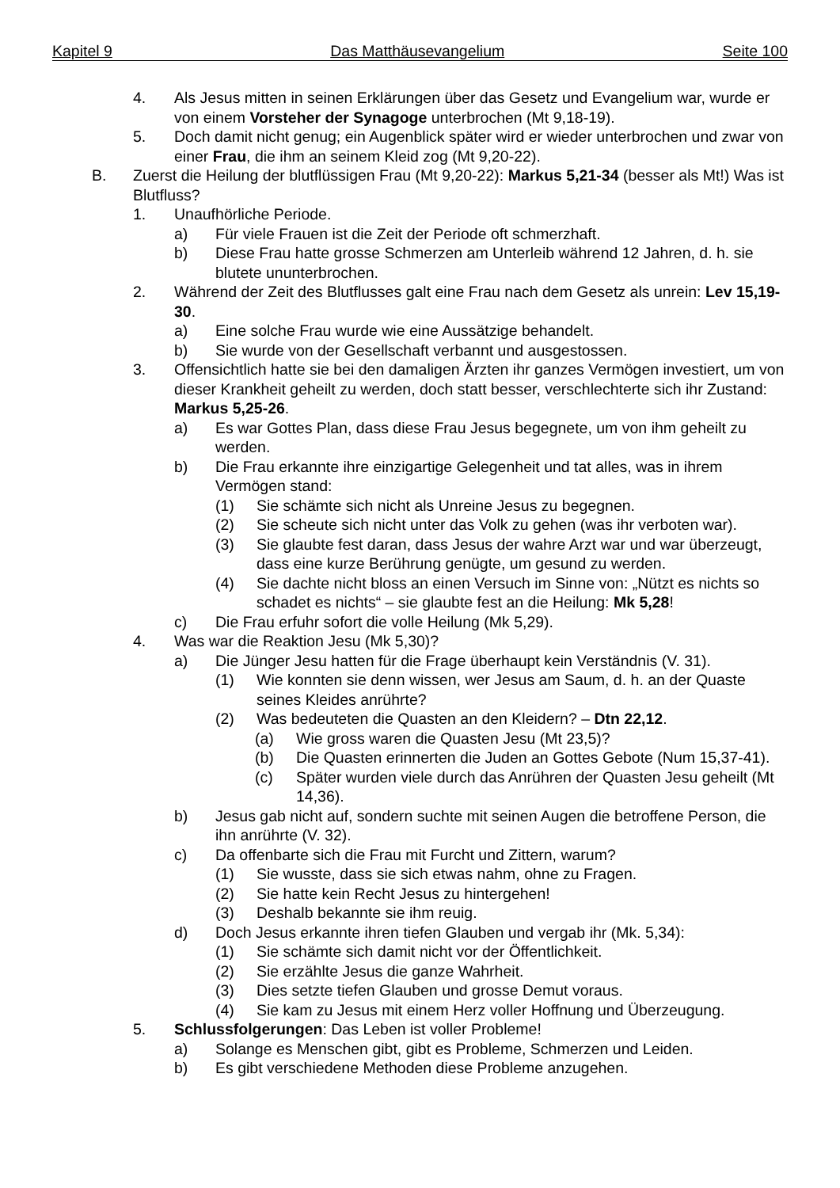Kapitel 9 Das Matthäusevangelium Seite 100
4. Als Jesus mitten in seinen Erklärungen über das Gesetz und Evangelium war, wurde er von einem Vorsteher der Synagoge unterbrochen (Mt 9,18-19).
5. Doch damit nicht genug; ein Augenblick später wird er wieder unterbrochen und zwar von einer Frau, die ihm an seinem Kleid zog (Mt 9,20-22).
B. Zuerst die Heilung der blutflüssigen Frau (Mt 9,20-22): Markus 5,21-34 (besser als Mt!) Was ist Blutfluss?
1. Unaufhörliche Periode.
a) Für viele Frauen ist die Zeit der Periode oft schmerzhaft.
b) Diese Frau hatte grosse Schmerzen am Unterleib während 12 Jahren, d. h. sie blutete ununterbrochen.
2. Während der Zeit des Blutflusses galt eine Frau nach dem Gesetz als unrein: Lev 15,19-30.
a) Eine solche Frau wurde wie eine Aussätzige behandelt.
b) Sie wurde von der Gesellschaft verbannt und ausgestossen.
3. Offensichtlich hatte sie bei den damaligen Ärzten ihr ganzes Vermögen investiert, um von dieser Krankheit geheilt zu werden, doch statt besser, verschlechterte sich ihr Zustand: Markus 5,25-26.
a) Es war Gottes Plan, dass diese Frau Jesus begegnete, um von ihm geheilt zu werden.
b) Die Frau erkannte ihre einzigartige Gelegenheit und tat alles, was in ihrem Vermögen stand:
(1) Sie schämte sich nicht als Unreine Jesus zu begegnen.
(2) Sie scheute sich nicht unter das Volk zu gehen (was ihr verboten war).
(3) Sie glaubte fest daran, dass Jesus der wahre Arzt war und war überzeugt, dass eine kurze Berührung genügte, um gesund zu werden.
(4) Sie dachte nicht bloss an einen Versuch im Sinne von: „Nützt es nichts so schadet es nichts“ – sie glaubte fest an die Heilung: Mk 5,28!
c) Die Frau erfuhr sofort die volle Heilung (Mk 5,29).
4. Was war die Reaktion Jesu (Mk 5,30)?
a) Die Jünger Jesu hatten für die Frage überhaupt kein Verständnis (V. 31).
(1) Wie konnten sie denn wissen, wer Jesus am Saum, d. h. an der Quaste seines Kleides anrührte?
(2) Was bedeuteten die Quasten an den Kleidern? – Dtn 22,12.
(a) Wie gross waren die Quasten Jesu (Mt 23,5)?
(b) Die Quasten erinnerten die Juden an Gottes Gebote (Num 15,37-41).
(c) Später wurden viele durch das Anrühren der Quasten Jesu geheilt (Mt 14,36).
b) Jesus gab nicht auf, sondern suchte mit seinen Augen die betroffene Person, die ihn anrührte (V. 32).
c) Da offenbarte sich die Frau mit Furcht und Zittern, warum?
(1) Sie wusste, dass sie sich etwas nahm, ohne zu Fragen.
(2) Sie hatte kein Recht Jesus zu hintergehen!
(3) Deshalb bekannte sie ihm reuig.
d) Doch Jesus erkannte ihren tiefen Glauben und vergab ihr (Mk. 5,34):
(1) Sie schämte sich damit nicht vor der Öffentlichkeit.
(2) Sie erzählte Jesus die ganze Wahrheit.
(3) Dies setzte tiefen Glauben und grosse Demut voraus.
(4) Sie kam zu Jesus mit einem Herz voller Hoffnung und Überzeugung.
5. Schlussfolgerungen: Das Leben ist voller Probleme!
a) Solange es Menschen gibt, gibt es Probleme, Schmerzen und Leiden.
b) Es gibt verschiedene Methoden diese Probleme anzugehen.